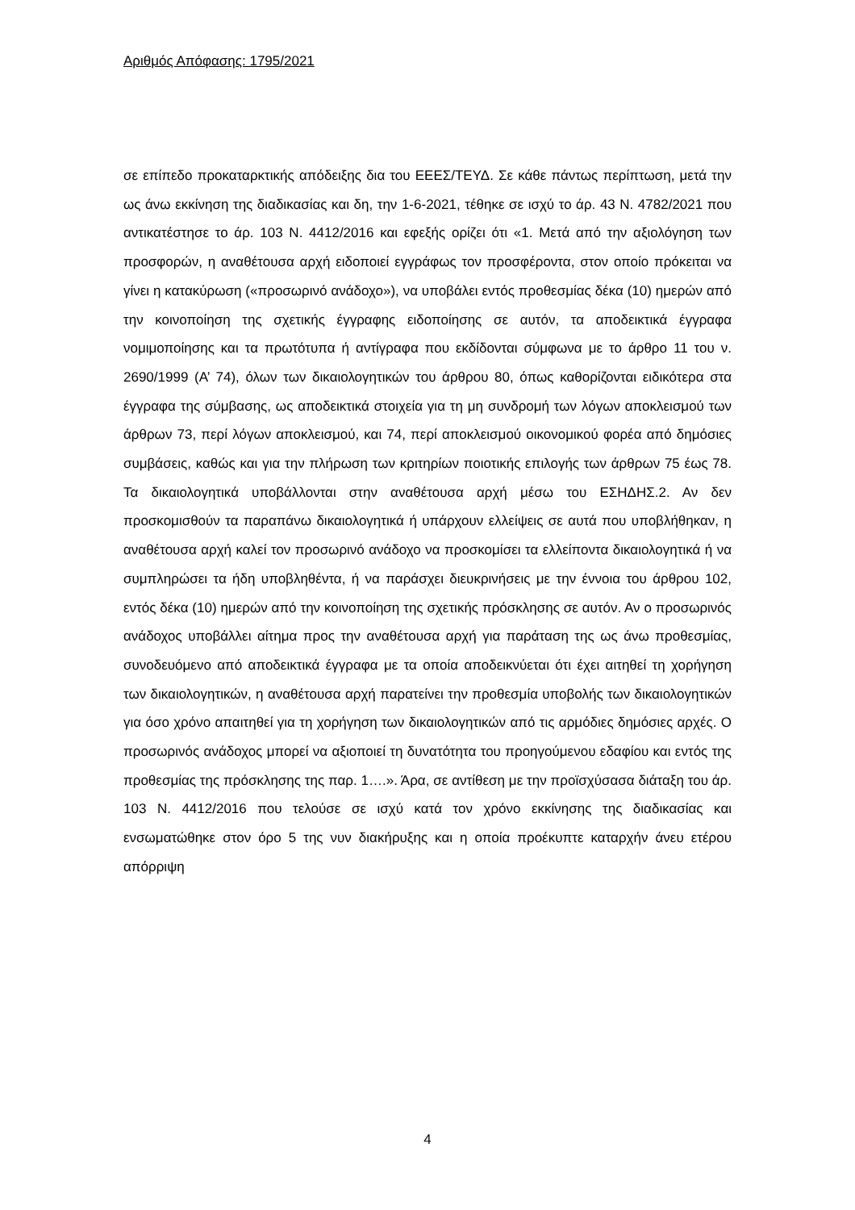Αριθμός Απόφασης: 1795/2021
σε επίπεδο προκαταρκτικής απόδειξης δια του ΕΕΕΣ/ΤΕΥΔ. Σε κάθε πάντως περίπτωση, μετά την ως άνω εκκίνηση της διαδικασίας και δη, την 1-6-2021, τέθηκε σε ισχύ το άρ. 43 Ν. 4782/2021 που αντικατέστησε το άρ. 103 Ν. 4412/2016 και εφεξής ορίζει ότι «1. Μετά από την αξιολόγηση των προσφορών, η αναθέτουσα αρχή ειδοποιεί εγγράφως τον προσφέροντα, στον οποίο πρόκειται να γίνει η κατακύρωση («προσωρινό ανάδοχο»), να υποβάλει εντός προθεσμίας δέκα (10) ημερών από την κοινοποίηση της σχετικής έγγραφης ειδοποίησης σε αυτόν, τα αποδεικτικά έγγραφα νομιμοποίησης και τα πρωτότυπα ή αντίγραφα που εκδίδονται σύμφωνα με το άρθρο 11 του ν. 2690/1999 (Α’ 74), όλων των δικαιολογητικών του άρθρου 80, όπως καθορίζονται ειδικότερα στα έγγραφα της σύμβασης, ως αποδεικτικά στοιχεία για τη μη συνδρομή των λόγων αποκλεισμού των άρθρων 73, περί λόγων αποκλεισμού, και 74, περί αποκλεισμού οικονομικού φορέα από δημόσιες συμβάσεις, καθώς και για την πλήρωση των κριτηρίων ποιοτικής επιλογής των άρθρων 75 έως 78. Τα δικαιολογητικά υποβάλλονται στην αναθέτουσα αρχή μέσω του ΕΣΗΔΗΣ.2. Αν δεν προσκομισθούν τα παραπάνω δικαιολογητικά ή υπάρχουν ελλείψεις σε αυτά που υποβλήθηκαν, η αναθέτουσα αρχή καλεί τον προσωρινό ανάδοχο να προσκομίσει τα ελλείποντα δικαιολογητικά ή να συμπληρώσει τα ήδη υποβληθέντα, ή να παράσχει διευκρινήσεις με την έννοια του άρθρου 102, εντός δέκα (10) ημερών από την κοινοποίηση της σχετικής πρόσκλησης σε αυτόν. Αν ο προσωρινός ανάδοχος υποβάλλει αίτημα προς την αναθέτουσα αρχή για παράταση της ως άνω προθεσμίας, συνοδευόμενο από αποδεικτικά έγγραφα με τα οποία αποδεικνύεται ότι έχει αιτηθεί τη χορήγηση των δικαιολογητικών, η αναθέτουσα αρχή παρατείνει την προθεσμία υποβολής των δικαιολογητικών για όσο χρόνο απαιτηθεί για τη χορήγηση των δικαιολογητικών από τις αρμόδιες δημόσιες αρχές. Ο προσωρινός ανάδοχος μπορεί να αξιοποιεί τη δυνατότητα του προηγούμενου εδαφίου και εντός της προθεσμίας της πρόσκλησης της παρ. 1….». Άρα, σε αντίθεση με την προϊσχύσασα διάταξη του άρ. 103 Ν. 4412/2016 που τελούσε σε ισχύ κατά τον χρόνο εκκίνησης της διαδικασίας και ενσωματώθηκε στον όρο 5 της νυν διακήρυξης και η οποία προέκυπτε καταρχήν άνευ ετέρου απόρριψη
4